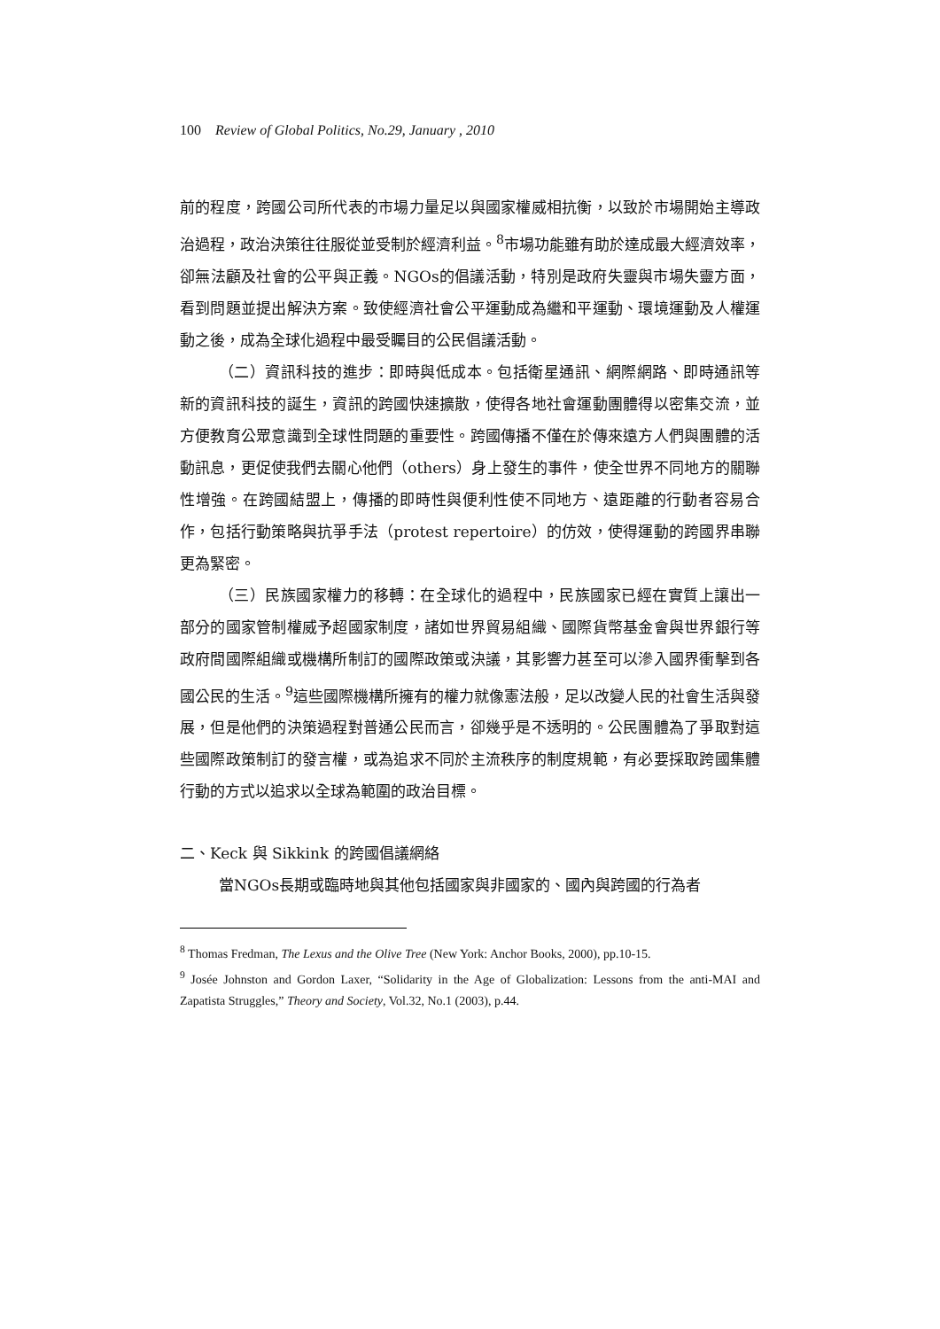100 Review of Global Politics, No.29, January , 2010
前的程度，跨國公司所代表的市場力量足以與國家權威相抗衡，以致於市場開始主導政治過程，政治決策往往服從並受制於經濟利益。<sup>8</sup>市場功能雖有助於達成最大經濟效率，卻無法顧及社會的公平與正義。NGOs的倡議活動，特別是政府失靈與市場失靈方面，看到問題並提出解決方案。致使經濟社會公平運動成為繼和平運動、環境運動及人權運動之後，成為全球化過程中最受矚目的公民倡議活動。
（二）資訊科技的進步：即時與低成本。包括衛星通訊、網際網路、即時通訊等新的資訊科技的誕生，資訊的跨國快速擴散，使得各地社會運動團體得以密集交流，並方便教育公眾意識到全球性問題的重要性。跨國傳播不僅在於傳來遠方人們與團體的活動訊息，更促使我們去關心他們（others）身上發生的事件，使全世界不同地方的關聯性增強。在跨國結盟上，傳播的即時性與便利性使不同地方、遠距離的行動者容易合作，包括行動策略與抗爭手法（protest repertoire）的仿效，使得運動的跨國界串聯更為緊密。
（三）民族國家權力的移轉：在全球化的過程中，民族國家已經在實質上讓出一部分的國家管制權威予超國家制度，諸如世界貿易組織、國際貨幣基金會與世界銀行等政府間國際組織或機構所制訂的國際政策或決議，其影響力甚至可以滲入國界衝擊到各國公民的生活。<sup>9</sup>這些國際機構所擁有的權力就像憲法般，足以改變人民的社會生活與發展，但是他們的決策過程對普通公民而言，卻幾乎是不透明的。公民團體為了爭取對這些國際政策制訂的發言權，或為追求不同於主流秩序的制度規範，有必要採取跨國集體行動的方式以追求以全球為範圍的政治目標。
二、Keck 與 Sikkink 的跨國倡議網絡
當NGOs長期或臨時地與其他包括國家與非國家的、國內與跨國的行為者
<sup>8</sup> Thomas Fredman, The Lexus and the Olive Tree (New York: Anchor Books, 2000), pp.10-15.
<sup>9</sup> Josée Johnston and Gordon Laxer, “Solidarity in the Age of Globalization: Lessons from the anti-MAI and Zapatista Struggles,” Theory and Society, Vol.32, No.1 (2003), p.44.